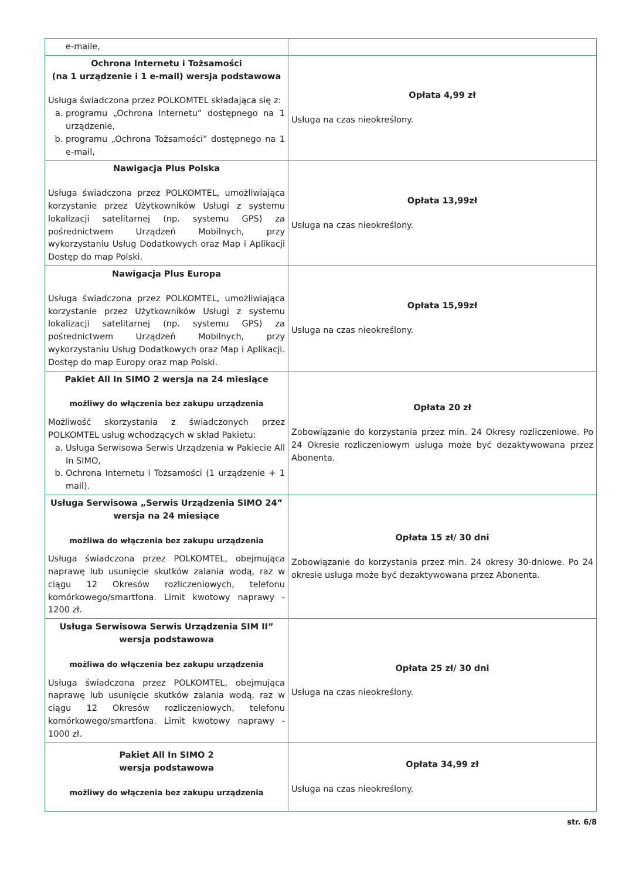| e-maile, | |
| Ochrona Internetu i Tożsamości (na 1 urządzenie i 1 e-mail) wersja podstawowa Usługa świadczona przez POLKOMTEL składająca się z: a. programu „Ochrona Internetu” dostępnego na 1 urządzenie, b. programu „Ochrona Tożsamości” dostępnego na 1 e-mail, | Opłata 4,99 zł Usługa na czas nieokreślony. |
| Nawigacja Plus Polska Usługa świadczona przez POLKOMTEL, umożliwiająca korzystanie przez Użytkowników Usługi z systemu lokalizacji satelitarnej (np. systemu GPS) za pośrednictwem Urządzeń Mobilnych, przy wykorzystaniu Usług Dodatkowych oraz Map i Aplikacji Dostęp do map Polski. | Opłata 13,99zł Usługa na czas nieokreślony. |
| Nawigacja Plus Europa Usługa świadczona przez POLKOMTEL, umożliwiająca korzystanie przez Użytkowników Usługi z systemu lokalizacji satelitarnej (np. systemu GPS) za pośrednictwem Urządzeń Mobilnych, przy wykorzystaniu Usług Dodatkowych oraz Map i Aplikacji. Dostęp do map Europy oraz map Polski. | Opłata 15,99zł Usługa na czas nieokreślony. |
| Pakiet All In SIMO 2 wersja na 24 miesiące możliwy do włączenia bez zakupu urządzenia Możliwość skorzystania z świadczonych przez POLKOMTEL usług wchodzących w skład Pakietu: a. Usługa Serwisowa Serwis Urządzenia w Pakiecie All In SIMO, b. Ochrona Internetu i Tożsamości (1 urządzenie + 1 mail). | Opłata 20 zł Zobowiązanie do korzystania przez min. 24 Okresy rozliczeniowe. Po 24 Okresie rozliczeniowym usługa może być dezaktywowana przez Abonenta. |
| Usługa Serwisowa „Serwis Urządzenia SIMO 24” wersja na 24 miesiące możliwa do włączenia bez zakupu urządzenia Usługa świadczona przez POLKOMTEL, obejmująca naprawę lub usunięcie skutków zalania wodą, raz w ciągu 12 Okresów rozliczeniowych, telefonu komórkowego/smartfona. Limit kwotowy naprawy - 1200 zł. | Opłata 15 zł/ 30 dni Zobowiązanie do korzystania przez min. 24 okresy 30-dniowe. Po 24 okresie usługa może być dezaktywowana przez Abonenta. |
| Usługa Serwisowa Serwis Urządzenia SIM II” wersja podstawowa możliwa do włączenia bez zakupu urządzenia Usługa świadczona przez POLKOMTEL, obejmująca naprawę lub usunięcie skutków zalania wodą, raz w ciągu 12 Okresów rozliczeniowych, telefonu komórkowego/smartfona. Limit kwotowy naprawy - 1000 zł. | Opłata 25 zł/ 30 dni Usługa na czas nieokreślony. |
| Pakiet All In SIMO 2 wersja podstawowa możliwy do włączenia bez zakupu urządzenia | Opłata 34,99 zł Usługa na czas nieokreślony. |
str. 6/8